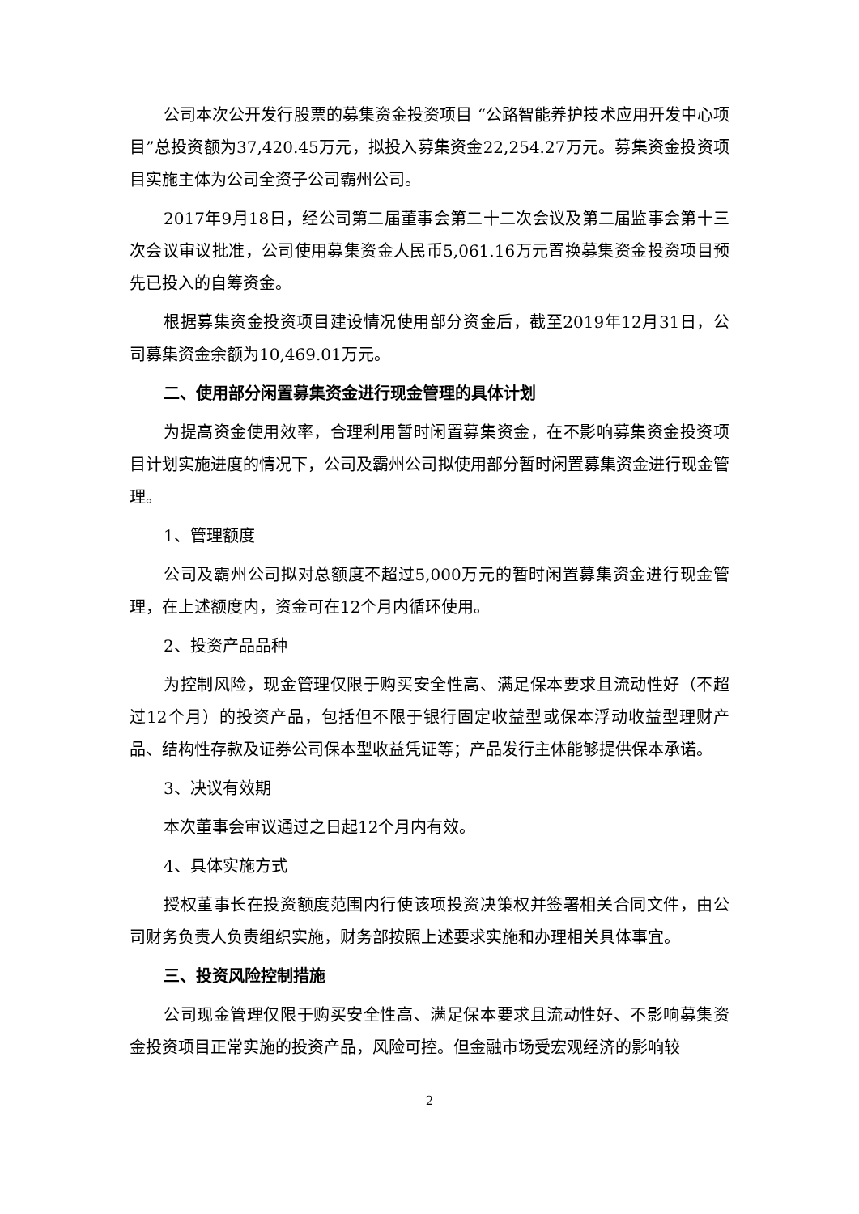公司本次公开发行股票的募集资金投资项目 “公路智能养护技术应用开发中心项目”总投资额为37,420.45万元，拟投入募集资金22,254.27万元。募集资金投资项目实施主体为公司全资子公司霸州公司。
2017年9月18日，经公司第二届董事会第二十二次会议及第二届监事会第十三次会议审议批准，公司使用募集资金人民币5,061.16万元置换募集资金投资项目预先已投入的自筹资金。
根据募集资金投资项目建设情况使用部分资金后，截至2019年12月31日，公司募集资金余额为10,469.01万元。
二、使用部分闲置募集资金进行现金管理的具体计划
为提高资金使用效率，合理利用暂时闲置募集资金，在不影响募集资金投资项目计划实施进度的情况下，公司及霸州公司拟使用部分暂时闲置募集资金进行现金管理。
1、管理额度
公司及霸州公司拟对总额度不超过5,000万元的暂时闲置募集资金进行现金管理，在上述额度内，资金可在12个月内循环使用。
2、投资产品品种
为控制风险，现金管理仅限于购买安全性高、满足保本要求且流动性好（不超过12个月）的投资产品，包括但不限于银行固定收益型或保本浮动收益型理财产品、结构性存款及证券公司保本型收益凭证等；产品发行主体能够提供保本承诺。
3、决议有效期
本次董事会审议通过之日起12个月内有效。
4、具体实施方式
授权董事长在投资额度范围内行使该项投资决策权并签署相关合同文件，由公司财务负责人负责组织实施，财务部按照上述要求实施和办理相关具体事宜。
三、投资风险控制措施
公司现金管理仅限于购买安全性高、满足保本要求且流动性好、不影响募集资金投资项目正常实施的投资产品，风险可控。但金融市场受宏观经济的影响较
2